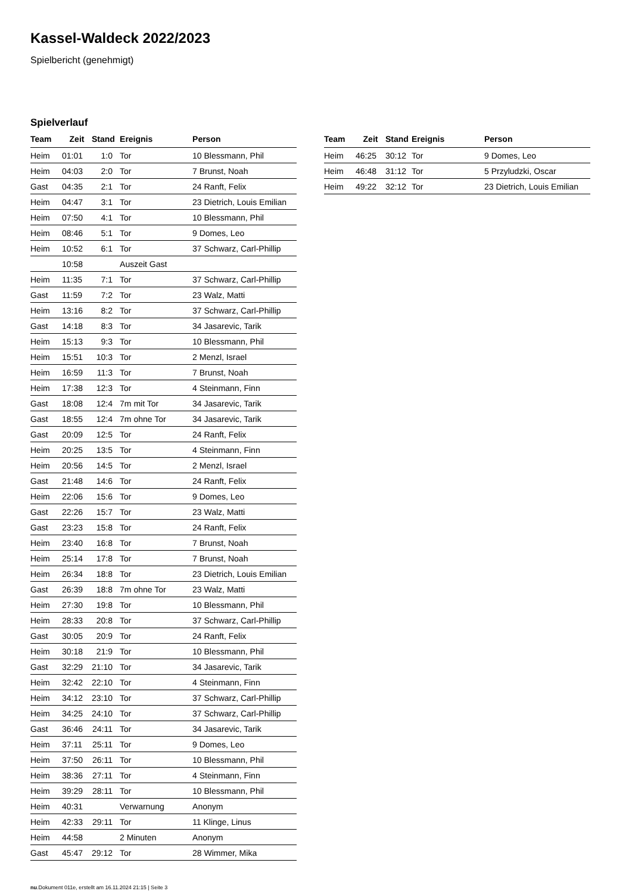Kassel-Waldeck 2022/2023
Spielbericht (genehmigt)
Spielverlauf
| Team | Zeit | Stand | Ereignis | Person |
| --- | --- | --- | --- | --- |
| Heim | 01:01 | 1:0 | Tor | 10 Blessmann, Phil |
| Heim | 04:03 | 2:0 | Tor | 7 Brunst, Noah |
| Gast | 04:35 | 2:1 | Tor | 24 Ranft, Felix |
| Heim | 04:47 | 3:1 | Tor | 23 Dietrich, Louis Emilian |
| Heim | 07:50 | 4:1 | Tor | 10 Blessmann, Phil |
| Heim | 08:46 | 5:1 | Tor | 9 Domes, Leo |
| Heim | 10:52 | 6:1 | Tor | 37 Schwarz, Carl-Phillip |
| | 10:58 | | Auszeit Gast | |
| Heim | 11:35 | 7:1 | Tor | 37 Schwarz, Carl-Phillip |
| Gast | 11:59 | 7:2 | Tor | 23 Walz, Matti |
| Heim | 13:16 | 8:2 | Tor | 37 Schwarz, Carl-Phillip |
| Gast | 14:18 | 8:3 | Tor | 34 Jasarevic, Tarik |
| Heim | 15:13 | 9:3 | Tor | 10 Blessmann, Phil |
| Heim | 15:51 | 10:3 | Tor | 2 Menzl, Israel |
| Heim | 16:59 | 11:3 | Tor | 7 Brunst, Noah |
| Heim | 17:38 | 12:3 | Tor | 4 Steinmann, Finn |
| Gast | 18:08 | 12:4 | 7m mit Tor | 34 Jasarevic, Tarik |
| Gast | 18:55 | 12:4 | 7m ohne Tor | 34 Jasarevic, Tarik |
| Gast | 20:09 | 12:5 | Tor | 24 Ranft, Felix |
| Heim | 20:25 | 13:5 | Tor | 4 Steinmann, Finn |
| Heim | 20:56 | 14:5 | Tor | 2 Menzl, Israel |
| Gast | 21:48 | 14:6 | Tor | 24 Ranft, Felix |
| Heim | 22:06 | 15:6 | Tor | 9 Domes, Leo |
| Gast | 22:26 | 15:7 | Tor | 23 Walz, Matti |
| Gast | 23:23 | 15:8 | Tor | 24 Ranft, Felix |
| Heim | 23:40 | 16:8 | Tor | 7 Brunst, Noah |
| Heim | 25:14 | 17:8 | Tor | 7 Brunst, Noah |
| Heim | 26:34 | 18:8 | Tor | 23 Dietrich, Louis Emilian |
| Gast | 26:39 | 18:8 | 7m ohne Tor | 23 Walz, Matti |
| Heim | 27:30 | 19:8 | Tor | 10 Blessmann, Phil |
| Heim | 28:33 | 20:8 | Tor | 37 Schwarz, Carl-Phillip |
| Gast | 30:05 | 20:9 | Tor | 24 Ranft, Felix |
| Heim | 30:18 | 21:9 | Tor | 10 Blessmann, Phil |
| Gast | 32:29 | 21:10 | Tor | 34 Jasarevic, Tarik |
| Heim | 32:42 | 22:10 | Tor | 4 Steinmann, Finn |
| Heim | 34:12 | 23:10 | Tor | 37 Schwarz, Carl-Phillip |
| Heim | 34:25 | 24:10 | Tor | 37 Schwarz, Carl-Phillip |
| Gast | 36:46 | 24:11 | Tor | 34 Jasarevic, Tarik |
| Heim | 37:11 | 25:11 | Tor | 9 Domes, Leo |
| Heim | 37:50 | 26:11 | Tor | 10 Blessmann, Phil |
| Heim | 38:36 | 27:11 | Tor | 4 Steinmann, Finn |
| Heim | 39:29 | 28:11 | Tor | 10 Blessmann, Phil |
| Heim | 40:31 | | Verwarnung | Anonym |
| Heim | 42:33 | 29:11 | Tor | 11 Klinge, Linus |
| Heim | 44:58 | | 2 Minuten | Anonym |
| Gast | 45:47 | 29:12 | Tor | 28 Wimmer, Mika |
| Team | Zeit | Stand | Ereignis | Person |
| --- | --- | --- | --- | --- |
| Heim | 46:25 | 30:12 | Tor | 9 Domes, Leo |
| Heim | 46:48 | 31:12 | Tor | 5 Przyludzki, Oscar |
| Heim | 49:22 | 32:12 | Tor | 23 Dietrich, Louis Emilian |
nu.Dokument 011e, erstellt am 16.11.2024 21:15 | Seite 3